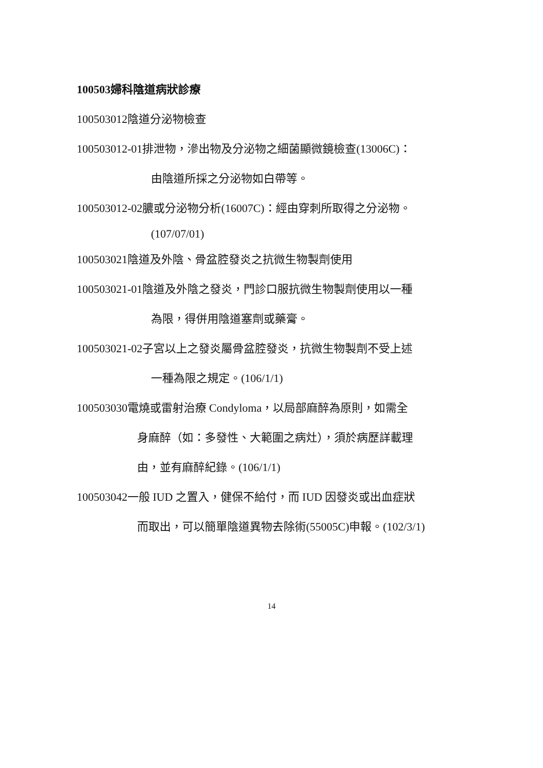100503婦科陰道病狀診療
100503012陰道分泌物檢查
100503012-01排泄物，滲出物及分泌物之細菌顯微鏡檢查(13006C)：
由陰道所採之分泌物如白帶等。
100503012-02膿或分泌物分析(16007C)：經由穿刺所取得之分泌物。
(107/07/01)
100503021陰道及外陰、骨盆腔發炎之抗微生物製劑使用
100503021-01陰道及外陰之發炎，門診口服抗微生物製劑使用以一種
為限，得併用陰道塞劑或藥膏。
100503021-02子宮以上之發炎屬骨盆腔發炎，抗微生物製劑不受上述
一種為限之規定。(106/1/1)
100503030電燒或雷射治療 Condyloma，以局部麻醉為原則，如需全
身麻醉（如：多發性、大範圍之病灶），須於病歷詳載理
由，並有麻醉紀錄。(106/1/1)
100503042一般 IUD 之置入，健保不給付，而 IUD 因發炎或出血症狀
而取出，可以簡單陰道異物去除術(55005C)申報。(102/3/1)
14